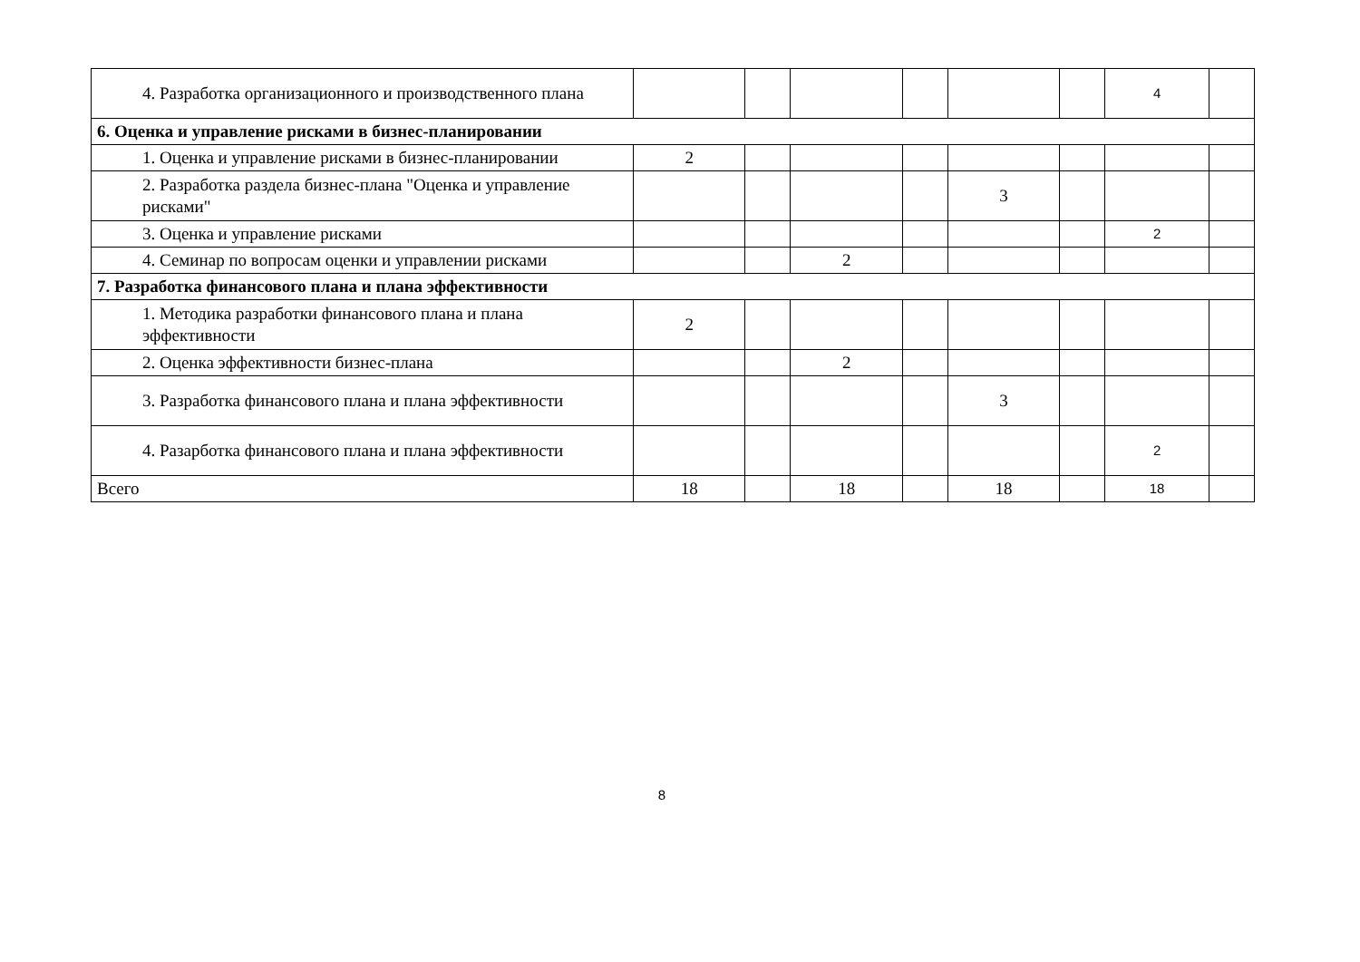| 4. Разработка организационного и производственного плана | | | | | | | 4 | |
| 6. Оценка и управление рисками в бизнес-планировании | | | | | | | | |
| 1. Оценка и управление рисками в бизнес-планировании | 2 | | | | | | | |
| 2. Разработка раздела бизнес-плана "Оценка и управление рисками" | | | | | 3 | | | |
| 3. Оценка и управление рисками | | | | | | | 2 | |
| 4. Семинар по вопросам оценки и управлении рисками | | | 2 | | | | | |
| 7. Разработка финансового плана и плана эффективности | | | | | | | | |
| 1. Методика разработки финансового плана и плана эффективности | 2 | | | | | | | |
| 2. Оценка эффективности бизнес-плана | | | 2 | | | | | |
| 3. Разработка финансового плана и плана эффективности | | | | | 3 | | | |
| 4. Разарботка финансового плана и плана эффективности | | | | | | | 2 | |
| Всего | 18 | | 18 | | 18 | | 18 | |
8